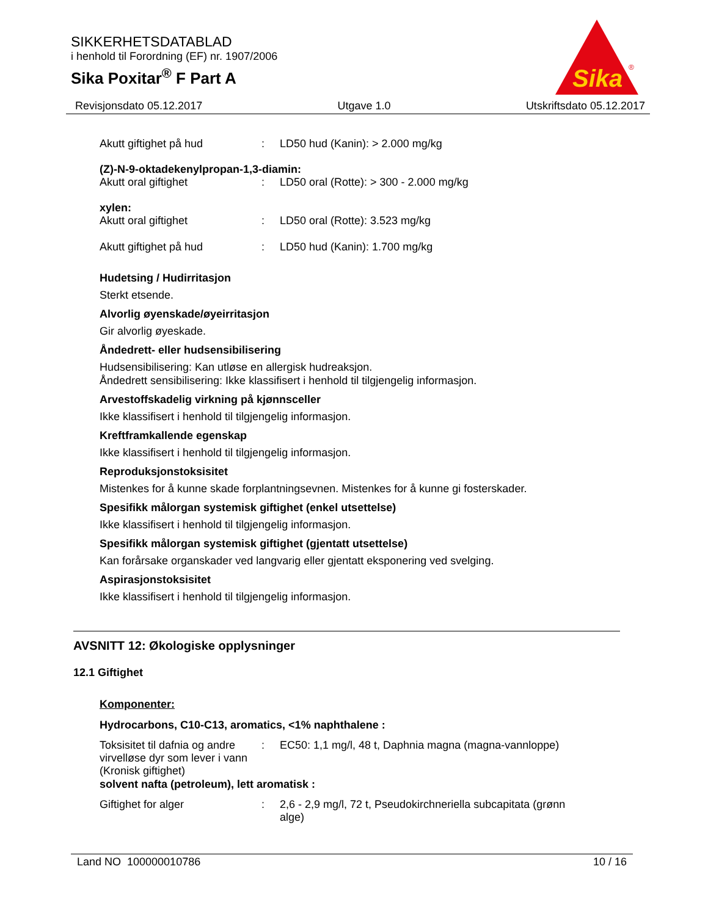SIKKERHETSDATABLAD
i henhold til Forordning (EF) nr. 1907/2006
Sika Poxitar<sup>®</sup> F Part A
Sika
®
Revisjonsdato 05.12.2017 Utgave 1.0 Utskriftsdato 05.12.2017
| Akutt giftighet på hud | : | LD50 hud (Kanin): > 2.000 mg/kg |
(Z)-N-9-oktadekenylpropan-1,3-diamin:
| Akutt oral giftighet | : | LD50 oral (Rotte): > 300 - 2.000 mg/kg |
xylen:
| Akutt oral giftighet | : | LD50 oral (Rotte): 3.523 mg/kg |
| Akutt giftighet på hud | : | LD50 hud (Kanin): 1.700 mg/kg |
Hudetsing / Hudirritasjon
Sterkt etsende.
Alvorlig øyenskade/øyeirritasjon
Gir alvorlig øyeskade.
Åndedrett- eller hudsensibilisering
Hudsensibilisering: Kan utløse en allergisk hudreaksjon.
Åndedrett sensibilisering: Ikke klassifisert i henhold til tilgjengelig informasjon.
Arvestoffskadelig virkning på kjønnsceller
Ikke klassifisert i henhold til tilgjengelig informasjon.
Kreftframkallende egenskap
Ikke klassifisert i henhold til tilgjengelig informasjon.
Reproduksjonstoksisitet
Mistenkes for å kunne skade forplantningsevnen. Mistenkes for å kunne gi fosterskader.
Spesifikk målorgan systemisk giftighet (enkel utsettelse)
Ikke klassifisert i henhold til tilgjengelig informasjon.
Spesifikk målorgan systemisk giftighet (gjentatt utsettelse)
Kan forårsake organskader ved langvarig eller gjentatt eksponering ved svelging.
Aspirasjonstoksisitet
Ikke klassifisert i henhold til tilgjengelig informasjon.
AVSNITT 12: Økologiske opplysninger
12.1 Giftighet
Komponenter:
Hydrocarbons, C10-C13, aromatics, <1% naphthalene :
| Toksisitet til dafnia og andre virvelløse dyr som lever i vann (Kronisk giftighet) | : | EC50: 1,1 mg/l, 48 t, Daphnia magna (magna-vannloppe) |
solvent nafta (petroleum), lett aromatisk :
| Giftighet for alger | : | 2,6 - 2,9 mg/l, 72 t, Pseudokirchneriella subcapitata (grønn alge) |
Land NO 100000010786 10 / 16